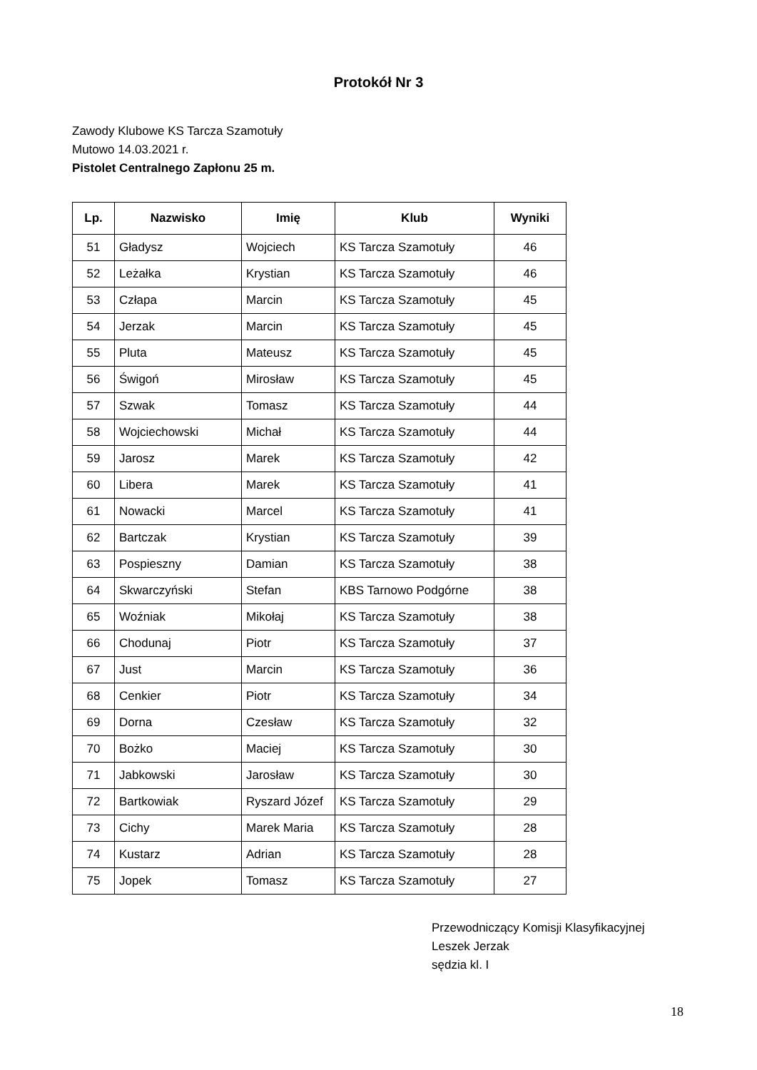Protokół Nr 3
Zawody Klubowe KS Tarcza Szamotuły
Mutowo 14.03.2021 r.
Pistolet Centralnego Zapłonu 25 m.
| Lp. | Nazwisko | Imię | Klub | Wyniki |
| --- | --- | --- | --- | --- |
| 51 | Gładysz | Wojciech | KS Tarcza Szamotuły | 46 |
| 52 | Leżałka | Krystian | KS Tarcza Szamotuły | 46 |
| 53 | Człapa | Marcin | KS Tarcza Szamotuły | 45 |
| 54 | Jerzak | Marcin | KS Tarcza Szamotuły | 45 |
| 55 | Pluta | Mateusz | KS Tarcza Szamotuły | 45 |
| 56 | Świgoń | Mirosław | KS Tarcza Szamotuły | 45 |
| 57 | Szwak | Tomasz | KS Tarcza Szamotuły | 44 |
| 58 | Wojciechowski | Michał | KS Tarcza Szamotuły | 44 |
| 59 | Jarosz | Marek | KS Tarcza Szamotuły | 42 |
| 60 | Libera | Marek | KS Tarcza Szamotuły | 41 |
| 61 | Nowacki | Marcel | KS Tarcza Szamotuły | 41 |
| 62 | Bartczak | Krystian | KS Tarcza Szamotuły | 39 |
| 63 | Pospieszny | Damian | KS Tarcza Szamotuły | 38 |
| 64 | Skwarczyński | Stefan | KBS Tarnowo Podgórne | 38 |
| 65 | Woźniak | Mikołaj | KS Tarcza Szamotuły | 38 |
| 66 | Chodunaj | Piotr | KS Tarcza Szamotuły | 37 |
| 67 | Just | Marcin | KS Tarcza Szamotuły | 36 |
| 68 | Cenkier | Piotr | KS Tarcza Szamotuły | 34 |
| 69 | Dorna | Czesław | KS Tarcza Szamotuły | 32 |
| 70 | Bożko | Maciej | KS Tarcza Szamotuły | 30 |
| 71 | Jabkowski | Jarosław | KS Tarcza Szamotuły | 30 |
| 72 | Bartkowiak | Ryszard Józef | KS Tarcza Szamotuły | 29 |
| 73 | Cichy | Marek Maria | KS Tarcza Szamotuły | 28 |
| 74 | Kustarz | Adrian | KS Tarcza Szamotuły | 28 |
| 75 | Jopek | Tomasz | KS Tarcza Szamotuły | 27 |
Przewodniczący Komisji Klasyfikacyjnej
Leszek Jerzak
sędzia kl. I
18